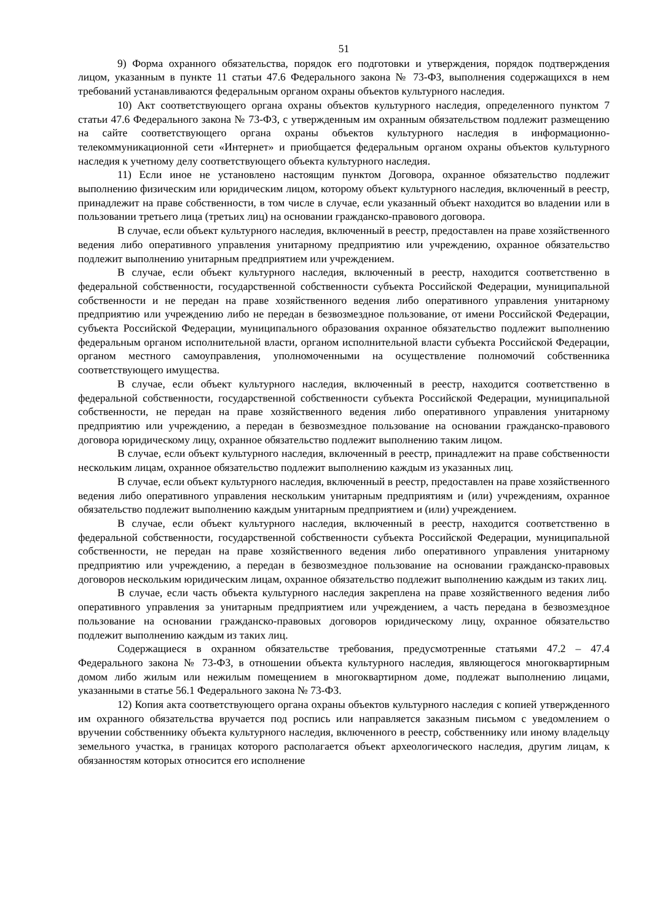51
9) Форма охранного обязательства, порядок его подготовки и утверждения, порядок подтверждения лицом, указанным в пункте 11 статьи 47.6 Федерального закона № 73-ФЗ, выполнения содержащихся в нем требований устанавливаются федеральным органом охраны объектов культурного наследия.
10) Акт соответствующего органа охраны объектов культурного наследия, определенного пунктом 7 статьи 47.6 Федерального закона № 73-ФЗ, с утвержденным им охранным обязательством подлежит размещению на сайте соответствующего органа охраны объектов культурного наследия в информационно-телекоммуникационной сети «Интернет» и приобщается федеральным органом охраны объектов культурного наследия к учетному делу соответствующего объекта культурного наследия.
11) Если иное не установлено настоящим пунктом Договора, охранное обязательство подлежит выполнению физическим или юридическим лицом, которому объект культурного наследия, включенный в реестр, принадлежит на праве собственности, в том числе в случае, если указанный объект находится во владении или в пользовании третьего лица (третьих лиц) на основании гражданско-правового договора.
В случае, если объект культурного наследия, включенный в реестр, предоставлен на праве хозяйственного ведения либо оперативного управления унитарному предприятию или учреждению, охранное обязательство подлежит выполнению унитарным предприятием или учреждением.
В случае, если объект культурного наследия, включенный в реестр, находится соответственно в федеральной собственности, государственной собственности субъекта Российской Федерации, муниципальной собственности и не передан на праве хозяйственного ведения либо оперативного управления унитарному предприятию или учреждению либо не передан в безвозмездное пользование, от имени Российской Федерации, субъекта Российской Федерации, муниципального образования охранное обязательство подлежит выполнению федеральным органом исполнительной власти, органом исполнительной власти субъекта Российской Федерации, органом местного самоуправления, уполномоченными на осуществление полномочий собственника соответствующего имущества.
В случае, если объект культурного наследия, включенный в реестр, находится соответственно в федеральной собственности, государственной собственности субъекта Российской Федерации, муниципальной собственности, не передан на праве хозяйственного ведения либо оперативного управления унитарному предприятию или учреждению, а передан в безвозмездное пользование на основании гражданско-правового договора юридическому лицу, охранное обязательство подлежит выполнению таким лицом.
В случае, если объект культурного наследия, включенный в реестр, принадлежит на праве собственности нескольким лицам, охранное обязательство подлежит выполнению каждым из указанных лиц.
В случае, если объект культурного наследия, включенный в реестр, предоставлен на праве хозяйственного ведения либо оперативного управления нескольким унитарным предприятиям и (или) учреждениям, охранное обязательство подлежит выполнению каждым унитарным предприятием и (или) учреждением.
В случае, если объект культурного наследия, включенный в реестр, находится соответственно в федеральной собственности, государственной собственности субъекта Российской Федерации, муниципальной собственности, не передан на праве хозяйственного ведения либо оперативного управления унитарному предприятию или учреждению, а передан в безвозмездное пользование на основании гражданско-правовых договоров нескольким юридическим лицам, охранное обязательство подлежит выполнению каждым из таких лиц.
В случае, если часть объекта культурного наследия закреплена на праве хозяйственного ведения либо оперативного управления за унитарным предприятием или учреждением, а часть передана в безвозмездное пользование на основании гражданско-правовых договоров юридическому лицу, охранное обязательство подлежит выполнению каждым из таких лиц.
Содержащиеся в охранном обязательстве требования, предусмотренные статьями 47.2 – 47.4 Федерального закона № 73-ФЗ, в отношении объекта культурного наследия, являющегося многоквартирным домом либо жилым или нежилым помещением в многоквартирном доме, подлежат выполнению лицами, указанными в статье 56.1 Федерального закона № 73-ФЗ.
12) Копия акта соответствующего органа охраны объектов культурного наследия с копией утвержденного им охранного обязательства вручается под роспись или направляется заказным письмом с уведомлением о вручении собственнику объекта культурного наследия, включенного в реестр, собственнику или иному владельцу земельного участка, в границах которого располагается объект археологического наследия, другим лицам, к обязанностям которых относится его исполнение